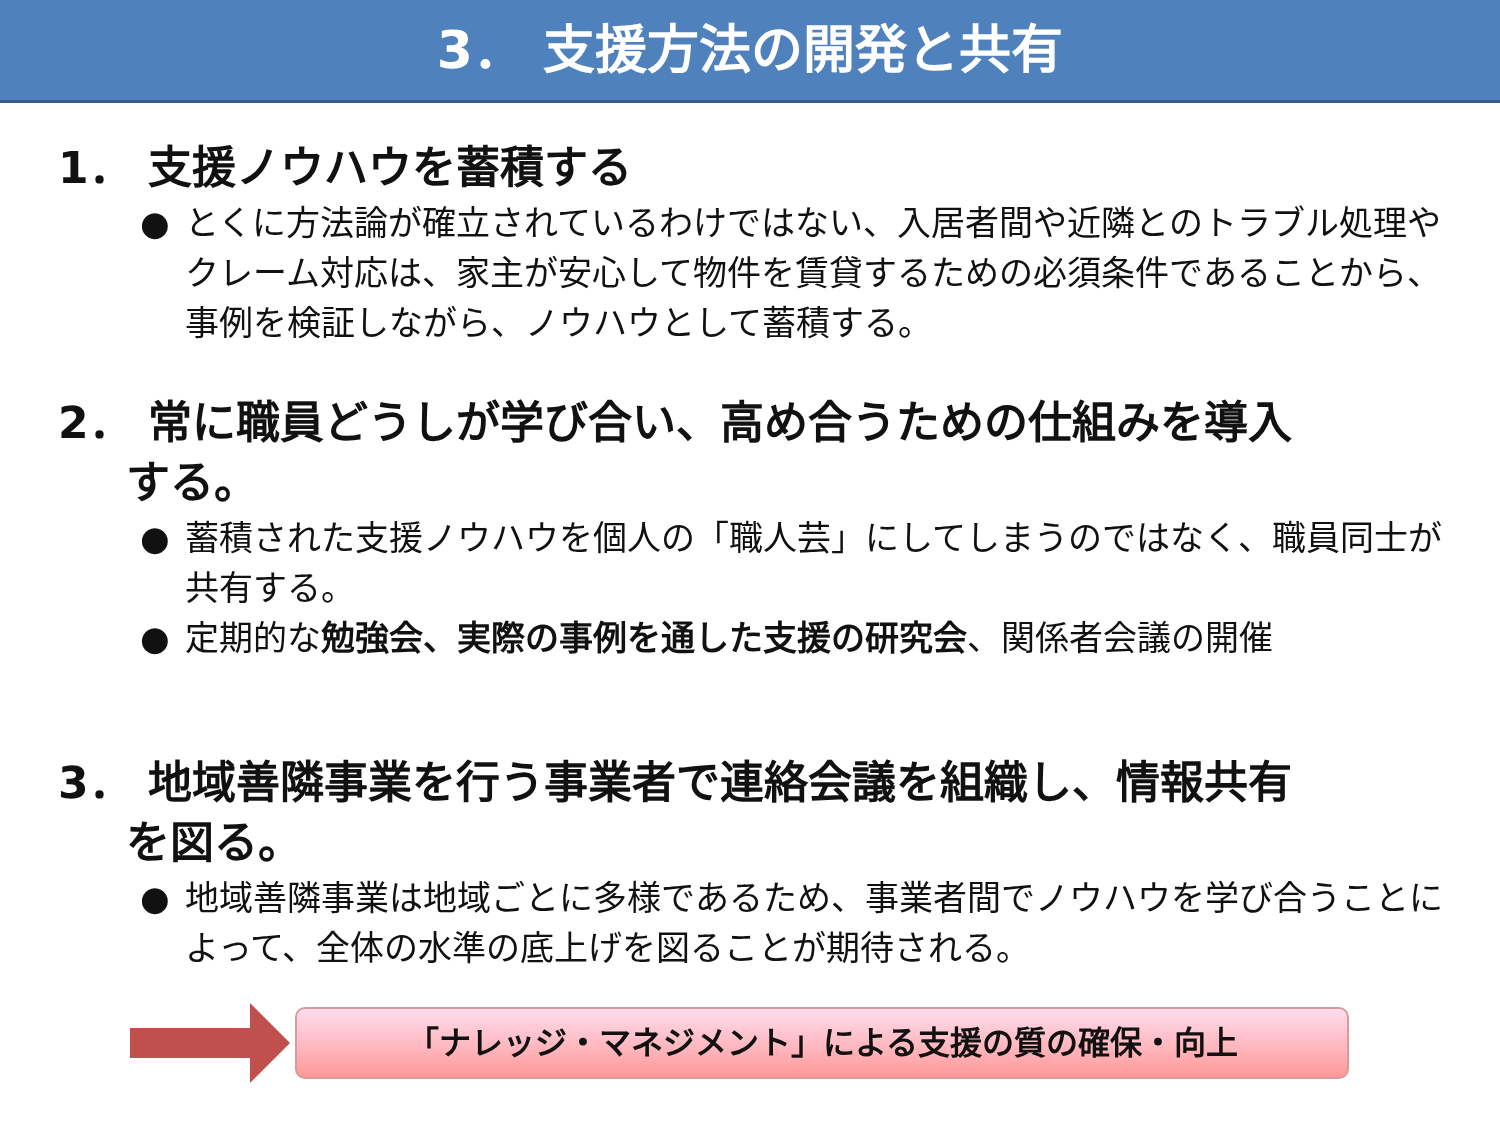3． 支援方法の開発と共有
1． 支援ノウハウを蓄積する
● とくに方法論が確立されているわけではない、入居者間や近隣とのトラブル処理やクレーム対応は、家主が安心して物件を賃貸するための必須条件であることから、事例を検証しながら、ノウハウとして蓄積する。
2． 常に職員どうしが学び合い、高め合うための仕組みを導入
する。
● 蓄積された支援ノウハウを個人の「職人芸」にしてしまうのではなく、職員同士が共有する。
● 定期的な勉強会、実際の事例を通した支援の研究会、関係者会議の開催
3． 地域善隣事業を行う事業者で連絡会議を組織し、情報共有
を図る。
● 地域善隣事業は地域ごとに多様であるため、事業者間でノウハウを学び合うことによって、全体の水準の底上げを図ることが期待される。
「ナレッジ・マネジメント」による支援の質の確保・向上